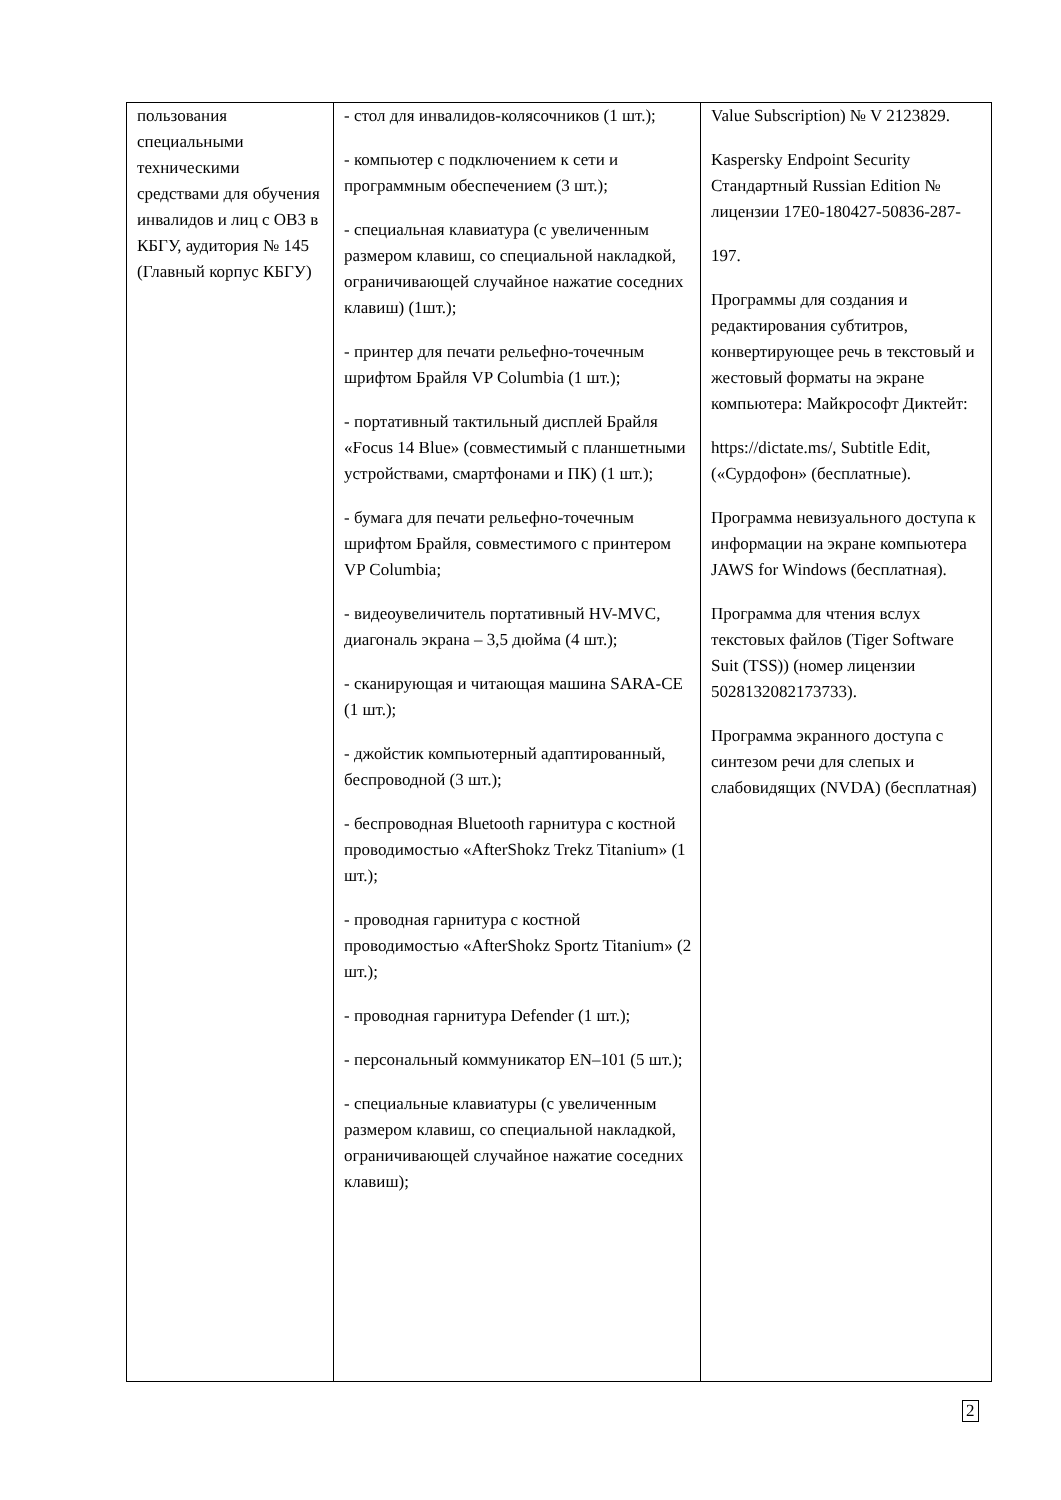| пользования специальными техническими средствами для обучения инвалидов и лиц с ОВЗ в КБГУ, аудитория № 145 (Главный корпус КБГУ) | - стол для инвалидов-колясочников (1 шт.); - компьютер с подключением к сети и программным обеспечением (3 шт.); - специальная клавиатура (с увеличенным размером клавиш, со специальной накладкой, ограничивающей случайное нажатие соседних клавиш) (1шт.); - принтер для печати рельефно-точечным шрифтом Брайля VP Columbia (1 шт.); - портативный тактильный дисплей Брайля «Focus 14 Blue» (совместимый с планшетными устройствами, смартфонами и ПК) (1 шт.); - бумага для печати рельефно-точечным шрифтом Брайля, совместимого с принтером VP Columbia; - видеоувеличитель портативный HV-MVC, диагональ экрана – 3,5 дюйма (4 шт.); - сканирующая и читающая машина SARA-CE (1 шт.); - джойстик компьютерный адаптированный, беспроводной (3 шт.); - беспроводная Bluetooth гарнитура с костной проводимостью «AfterShokz Trekz Titanium» (1 шт.); - проводная гарнитура с костной проводимостью «AfterShokz Sportz Titanium» (2 шт.); - проводная гарнитура Defender (1 шт.); - персональный коммуникатор EN–101 (5 шт.); - специальные клавиатуры (с увеличенным размером клавиш, со специальной накладкой, ограничивающей случайное нажатие соседних клавиш); | Value Subscription) № V 2123829. Kaspersky Endpoint Security Стандартный Russian Edition № лицензии 17E0-180427-50836-287- 197. Программы для создания и редактирования субтитров, конвертирующее речь в текстовый и жестовый форматы на экране компьютера: Майкрософт Диктейт: https://dictate.ms/, Subtitle Edit, («Сурдофон» (бесплатные). Программа невизуального доступа к информации на экране компьютера JAWS for Windows (бесплатная). Программа для чтения вслух текстовых файлов (Tiger Software Suit (TSS)) (номер лицензии 5028132082173733). Программа экранного доступа с синтезом речи для слепых и слабовидящих (NVDA) (бесплатная) |
2